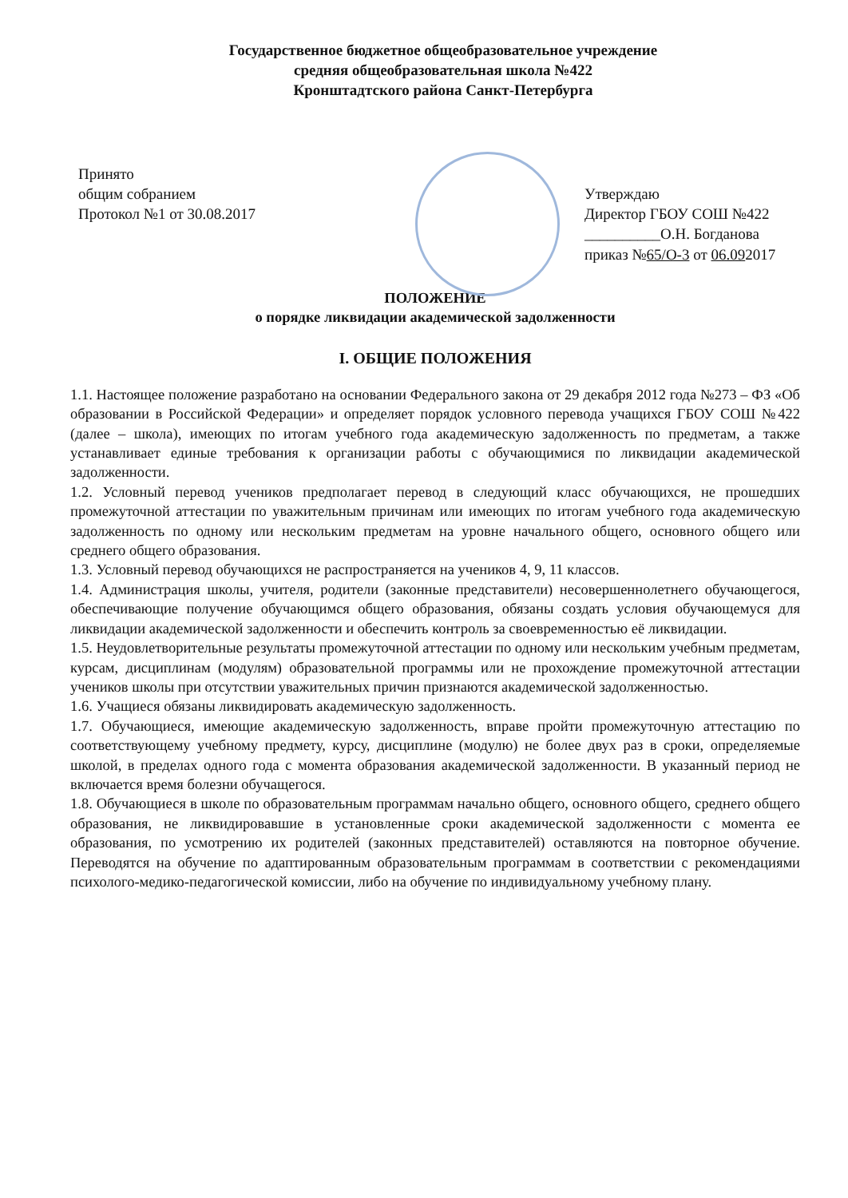Государственное бюджетное общеобразовательное учреждение
средняя общеобразовательная школа №422
Кронштадтского района Санкт-Петербурга
Принято
общим собранием
Протокол №1 от 30.08.2017
Утверждаю
Директор ГБОУ СОШ №422
__________О.Н. Богданова
приказ №65/О-3 от 06.092017
ПОЛОЖЕНИЕ
о порядке ликвидации академической задолженности
I. ОБЩИЕ ПОЛОЖЕНИЯ
1.1. Настоящее положение разработано на основании Федерального закона от 29 декабря 2012 года №273 – ФЗ «Об образовании в Российской Федерации» и определяет порядок условного перевода учащихся ГБОУ СОШ №422 (далее – школа), имеющих по итогам учебного года академическую задолженность по предметам, а также устанавливает единые требования к организации работы с обучающимися по ликвидации академической задолженности.
1.2. Условный перевод учеников предполагает перевод в следующий класс обучающихся, не прошедших промежуточной аттестации по уважительным причинам или имеющих по итогам учебного года академическую задолженность по одному или нескольким предметам на уровне начального общего, основного общего или среднего общего образования.
1.3. Условный перевод обучающихся не распространяется на учеников 4, 9, 11 классов.
1.4. Администрация школы, учителя, родители (законные представители) несовершеннолетнего обучающегося, обеспечивающие получение обучающимся общего образования, обязаны создать условия обучающемуся для ликвидации академической задолженности и обеспечить контроль за своевременностью её ликвидации.
1.5. Неудовлетворительные результаты промежуточной аттестации по одному или нескольким учебным предметам, курсам, дисциплинам (модулям) образовательной программы или не прохождение промежуточной аттестации учеников школы при отсутствии уважительных причин признаются академической задолженностью.
1.6. Учащиеся обязаны ликвидировать академическую задолженность.
1.7. Обучающиеся, имеющие академическую задолженность, вправе пройти промежуточную аттестацию по соответствующему учебному предмету, курсу, дисциплине (модулю) не более двух раз в сроки, определяемые школой, в пределах одного года с момента образования академической задолженности. В указанный период не включается время болезни обучащегося.
1.8. Обучающиеся в школе по образовательным программам начально общего, основного общего, среднего общего образования, не ликвидировавшие в установленные сроки академической задолженности с момента ее образования, по усмотрению их родителей (законных представителей) оставляются на повторное обучение. Переводятся на обучение по адаптированным образовательным программам в соответствии с рекомендациями психолого-медико-педагогической комиссии, либо на обучение по индивидуальному учебному плану.